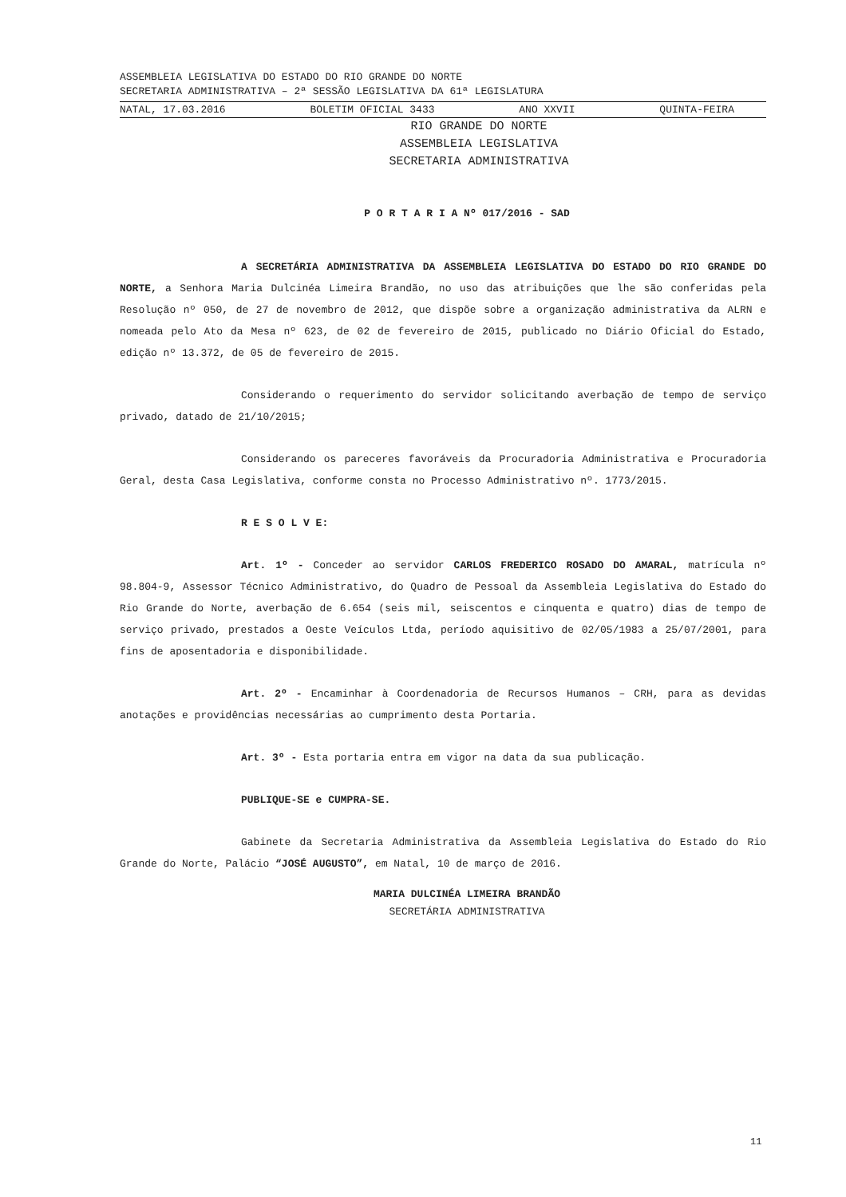ASSEMBLEIA LEGISLATIVA DO ESTADO DO RIO GRANDE DO NORTE
SECRETARIA ADMINISTRATIVA – 2ª SESSÃO LEGISLATIVA DA 61ª LEGISLATURA
NATAL, 17.03.2016 BOLETIM OFICIAL 3433 ANO XXVII QUINTA-FEIRA
RIO GRANDE DO NORTE
ASSEMBLEIA LEGISLATIVA
SECRETARIA ADMINISTRATIVA
P O R T A R I A Nº 017/2016 - SAD
A SECRETÁRIA ADMINISTRATIVA DA ASSEMBLEIA LEGISLATIVA DO ESTADO DO RIO GRANDE DO NORTE, a Senhora Maria Dulcinéa Limeira Brandão, no uso das atribuições que lhe são conferidas pela Resolução nº 050, de 27 de novembro de 2012, que dispõe sobre a organização administrativa da ALRN e nomeada pelo Ato da Mesa nº 623, de 02 de fevereiro de 2015, publicado no Diário Oficial do Estado, edição nº 13.372, de 05 de fevereiro de 2015.
Considerando o requerimento do servidor solicitando averbação de tempo de serviço privado, datado de 21/10/2015;
Considerando os pareceres favoráveis da Procuradoria Administrativa e Procuradoria Geral, desta Casa Legislativa, conforme consta no Processo Administrativo nº. 1773/2015.
R E S O L V E:
Art. 1º - Conceder ao servidor CARLOS FREDERICO ROSADO DO AMARAL, matrícula nº 98.804-9, Assessor Técnico Administrativo, do Quadro de Pessoal da Assembleia Legislativa do Estado do Rio Grande do Norte, averbação de 6.654 (seis mil, seiscentos e cinquenta e quatro) dias de tempo de serviço privado, prestados a Oeste Veículos Ltda, período aquisitivo de 02/05/1983 a 25/07/2001, para fins de aposentadoria e disponibilidade.
Art. 2º - Encaminhar à Coordenadoria de Recursos Humanos – CRH, para as devidas anotações e providências necessárias ao cumprimento desta Portaria.
Art. 3º - Esta portaria entra em vigor na data da sua publicação.
PUBLIQUE-SE e CUMPRA-SE.
Gabinete da Secretaria Administrativa da Assembleia Legislativa do Estado do Rio Grande do Norte, Palácio “JOSÉ AUGUSTO”, em Natal, 10 de março de 2016.
MARIA DULCINÉA LIMEIRA BRANDÃO
SECRETÁRIA ADMINISTRATIVA
11